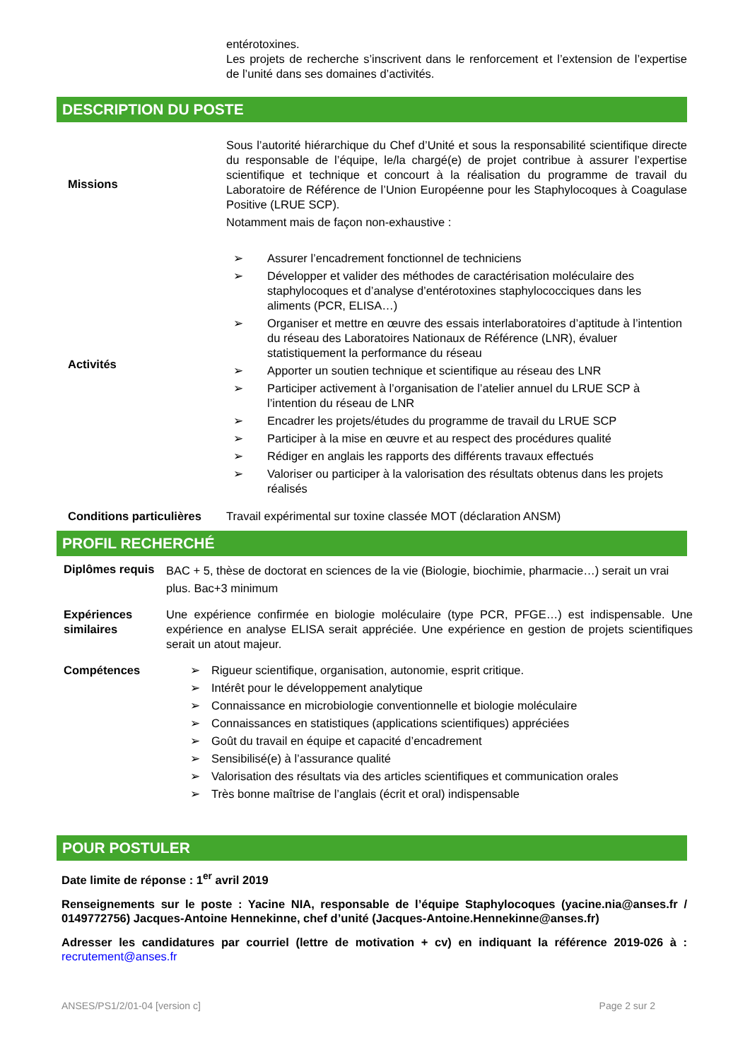entérotoxines.
Les projets de recherche s’inscrivent dans le renforcement et l’extension de l’expertise de l’unité dans ses domaines d’activités.
DESCRIPTION DU POSTE
| Missions | Sous l’autorité hiérarchique du Chef d’Unité et sous la responsabilité scientifique directe du responsable de l’équipe, le/la chargé(e) de projet contribue à assurer l’expertise scientifique et technique et concourt à la réalisation du programme de travail du Laboratoire de Référence de l’Union Européenne pour les Staphylocoques à Coagulase Positive (LRUE SCP). Notamment mais de façon non-exhaustive : |
| Activités | ➢ Assurer l’encadrement fonctionnel de techniciens ➢ Développer et valider des méthodes de caractérisation moléculaire des staphylocoques et d’analyse d’entérotoxines staphylococciques dans les aliments (PCR, ELISA…) ➢ Organiser et mettre en œuvre des essais interlaboratoires d’aptitude à l’intention du réseau des Laboratoires Nationaux de Référence (LNR), évaluer statistiquement la performance du réseau ➢ Apporter un soutien technique et scientifique au réseau des LNR ➢ Participer activement à l’organisation de l’atelier annuel du LRUE SCP à l’intention du réseau de LNR ➢ Encadrer les projets/études du programme de travail du LRUE SCP ➢ Participer à la mise en œuvre et au respect des procédures qualité ➢ Rédiger en anglais les rapports des différents travaux effectués ➢ Valoriser ou participer à la valorisation des résultats obtenus dans les projets réalisés |
| Conditions particulières | Travail expérimental sur toxine classée MOT (déclaration ANSM) |
PROFIL RECHERCHÉ
| Diplômes requis | BAC + 5, thèse de doctorat en sciences de la vie (Biologie, biochimie, pharmacie…) serait un vrai plus. Bac+3 minimum |
| Expériences similaires | Une expérience confirmée en biologie moléculaire (type PCR, PFGE…) est indispensable. Une expérience en analyse ELISA serait appréciée. Une expérience en gestion de projets scientifiques serait un atout majeur. |
| Compétences | ➢ Rigueur scientifique, organisation, autonomie, esprit critique. ➢ Intérêt pour le développement analytique ➢ Connaissance en microbiologie conventionnelle et biologie moléculaire ➢ Connaissances en statistiques (applications scientifiques) appréciées ➢ Goût du travail en équipe et capacité d’encadrement ➢ Sensibilisé(e) à l’assurance qualité ➢ Valorisation des résultats via des articles scientifiques et communication orales ➢ Très bonne maîtrise de l’anglais (écrit et oral) indispensable |
POUR POSTULER
Date limite de réponse : 1<sup>er</sup> avril 2019
Renseignements sur le poste : Yacine NIA, responsable de l’équipe Staphylocoques (yacine.nia@anses.fr / 0149772756) Jacques-Antoine Hennekinne, chef d’unité (Jacques-Antoine.Hennekinne@anses.fr)
Adresser les candidatures par courriel (lettre de motivation + cv) en indiquant la référence 2019-026 à : recrutement@anses.fr
ANSES/PS1/2/01-04 [version c] Page 2 sur 2